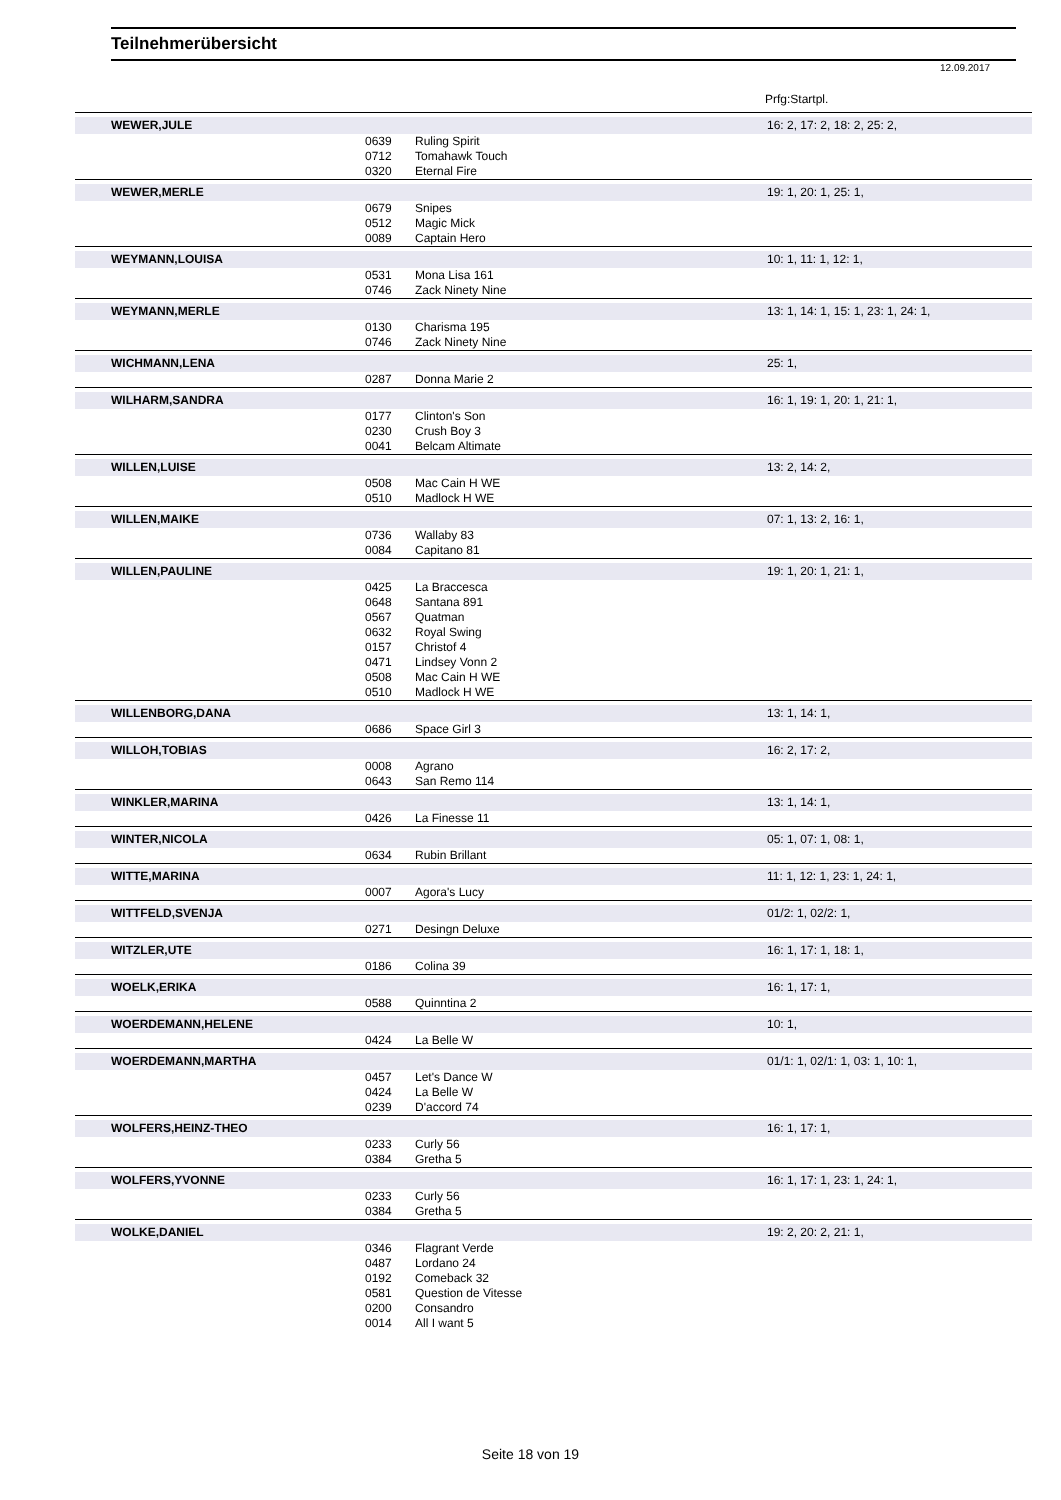Teilnehmerübersicht
12.09.2017
Prfg:Startpl.
| WEWER,JULE | | 16: 2, 17: 2, 18: 2, 25: 2, |
| 0639 | Ruling Spirit | |
| 0712 | Tomahawk Touch | |
| 0320 | Eternal Fire | |
| WEWER,MERLE | | 19: 1, 20: 1, 25: 1, |
| 0679 | Snipes | |
| 0512 | Magic Mick | |
| 0089 | Captain Hero | |
| WEYMANN,LOUISA | | 10: 1, 11: 1, 12: 1, |
| 0531 | Mona Lisa 161 | |
| 0746 | Zack Ninety Nine | |
| WEYMANN,MERLE | | 13: 1, 14: 1, 15: 1, 23: 1, 24: 1, |
| 0130 | Charisma 195 | |
| 0746 | Zack Ninety Nine | |
| WICHMANN,LENA | | 25: 1, |
| 0287 | Donna Marie 2 | |
| WILHARM,SANDRA | | 16: 1, 19: 1, 20: 1, 21: 1, |
| 0177 | Clinton's Son | |
| 0230 | Crush Boy 3 | |
| 0041 | Belcam Altimate | |
| WILLEN,LUISE | | 13: 2, 14: 2, |
| 0508 | Mac Cain H WE | |
| 0510 | Madlock H WE | |
| WILLEN,MAIKE | | 07: 1, 13: 2, 16: 1, |
| 0736 | Wallaby 83 | |
| 0084 | Capitano 81 | |
| WILLEN,PAULINE | | 19: 1, 20: 1, 21: 1, |
| 0425 | La Braccesca | |
| 0648 | Santana 891 | |
| 0567 | Quatman | |
| 0632 | Royal Swing | |
| 0157 | Christof 4 | |
| 0471 | Lindsey Vonn 2 | |
| 0508 | Mac Cain H WE | |
| 0510 | Madlock H WE | |
| WILLENBORG,DANA | | 13: 1, 14: 1, |
| 0686 | Space Girl 3 | |
| WILLOH,TOBIAS | | 16: 2, 17: 2, |
| 0008 | Agrano | |
| 0643 | San Remo 114 | |
| WINKLER,MARINA | | 13: 1, 14: 1, |
| 0426 | La Finesse 11 | |
| WINTER,NICOLA | | 05: 1, 07: 1, 08: 1, |
| 0634 | Rubin Brillant | |
| WITTE,MARINA | | 11: 1, 12: 1, 23: 1, 24: 1, |
| 0007 | Agora's Lucy | |
| WITTFELD,SVENJA | | 01/2: 1, 02/2: 1, |
| 0271 | Desingn Deluxe | |
| WITZLER,UTE | | 16: 1, 17: 1, 18: 1, |
| 0186 | Colina 39 | |
| WOELK,ERIKA | | 16: 1, 17: 1, |
| 0588 | Quinntina 2 | |
| WOERDEMANN,HELENE | | 10: 1, |
| 0424 | La Belle W | |
| WOERDEMANN,MARTHA | | 01/1: 1, 02/1: 1, 03: 1, 10: 1, |
| 0457 | Let's Dance W | |
| 0424 | La Belle W | |
| 0239 | D'accord 74 | |
| WOLFERS,HEINZ-THEO | | 16: 1, 17: 1, |
| 0233 | Curly 56 | |
| 0384 | Gretha 5 | |
| WOLFERS,YVONNE | | 16: 1, 17: 1, 23: 1, 24: 1, |
| 0233 | Curly 56 | |
| 0384 | Gretha 5 | |
| WOLKE,DANIEL | | 19: 2, 20: 2, 21: 1, |
| 0346 | Flagrant Verde | |
| 0487 | Lordano 24 | |
| 0192 | Comeback 32 | |
| 0581 | Question de Vitesse | |
| 0200 | Consandro | |
| 0014 | All I want 5 | |
Seite 18 von 19